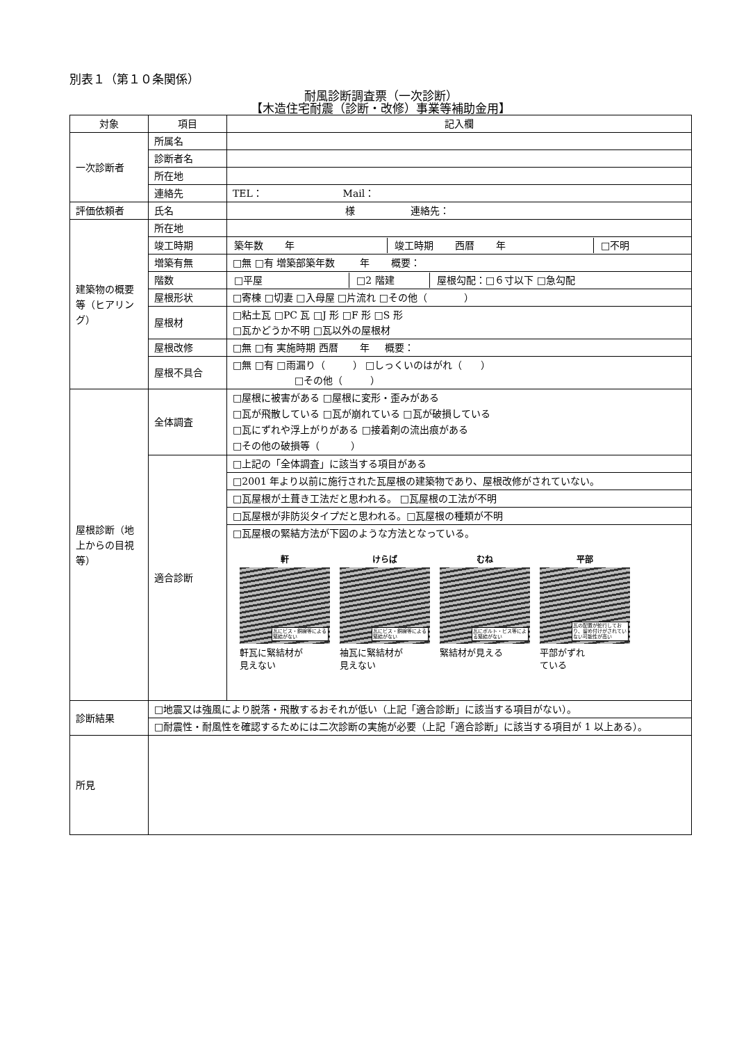別表１（第１０条関係）
耐風診断調査票（一次診断）
【木造住宅耐震（診断・改修）事業等補助金用】
| 対象 | 項目 | 記入欄 |
| --- | --- | --- |
| 一次診断者 | 所属名 | |
| | 診断者名 | |
| | 所在地 | |
| | 連絡先 | TEL： Mail： |
| 評価依頼者 | 氏名 | 様 連絡先： |
| 建築物の概要等（ヒアリング） | 所在地 | |
| | 竣工時期 | / 築年数 年 / 竣工時期 西暦 年 / □不明 / |
| | 増築有無 | □無 □有 増築部築年数 年 概要： |
| | 階数 | / □平屋 / □2 階建 / 屋根勾配：□６寸以下 □急勾配 / |
| | 屋根形状 | □寄棟 □切妻 □入母屋 □片流れ □その他（ ） |
| | 屋根材 | □粘土瓦 □PC 瓦 □J 形 □F 形 □S 形 □瓦かどうか不明 □瓦以外の屋根材 |
| | 屋根改修 | □無 □有 実施時期 西暦 年 概要： |
| | 屋根不具合 | □無 □有 □雨漏り（ ） □しっくいのはがれ（ ） □その他（ ） |
| 屋根診断（地上からの目視等） | 全体調査 | □屋根に被害がある □屋根に変形・歪みがある □瓦が飛散している □瓦が崩れている □瓦が破損している □瓦にずれや浮上がりがある □接着剤の流出痕がある □その他の破損等（ ） |
| | 適合診断 | □上記の「全体調査」に該当する項目がある |
| | | □2001 年より以前に施行された瓦屋根の建築物であり、屋根改修がされていない。 |
| | | □瓦屋根が土葺き工法だと思われる。 □瓦屋根の工法が不明 |
| | | □瓦屋根が非防災タイプだと思われる。□瓦屋根の種類が不明 |
| | | □瓦屋根の緊結方法が下図のような方法となっている。 軒 瓦にビス・銅線等による緊結がない 軒瓦に緊結材が 見えない けらば 瓦にビス・銅線等による緊結がない 袖瓦に緊結材が 見えない むね 瓦にボルト・ビス等による緊結がない 緊結材が見える 平部 瓦の配置が蛇行しており、留め付けがされていない可能性が高い 平部がずれ ている |
| 診断結果 | □地震又は強風により脱落・飛散するおそれが低い（上記「適合診断」に該当する項目がない）。 | |
| | □耐震性・耐風性を確認するためには二次診断の実施が必要（上記「適合診断」に該当する項目が 1 以上ある）。 | |
| 所見 | | |